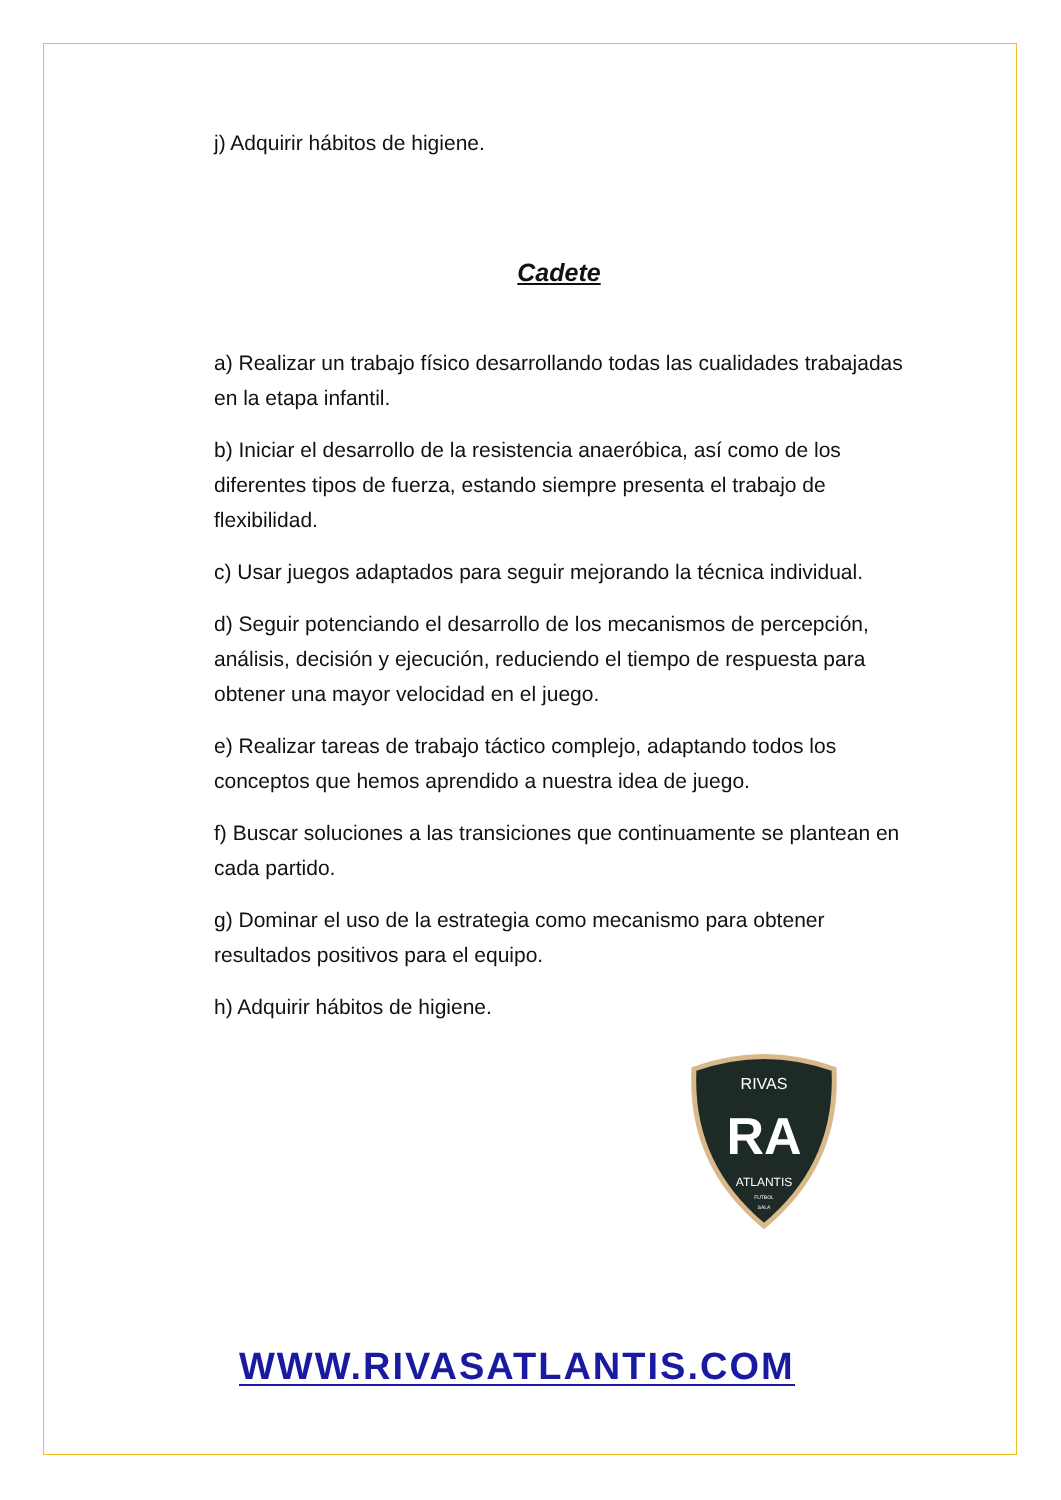j) Adquirir hábitos de higiene.
Cadete
a) Realizar un trabajo físico desarrollando todas las cualidades trabajadas en la etapa infantil.
b) Iniciar el desarrollo de la resistencia anaeróbica, así como de los diferentes tipos de fuerza, estando siempre presenta el trabajo de flexibilidad.
c) Usar juegos adaptados para seguir mejorando la técnica individual.
d) Seguir potenciando el desarrollo de los mecanismos de percepción, análisis, decisión y ejecución, reduciendo el tiempo de respuesta para obtener una mayor velocidad en el juego.
e) Realizar tareas de trabajo táctico complejo, adaptando todos los conceptos que hemos aprendido a nuestra idea de juego.
f) Buscar soluciones a las transiciones que continuamente se plantean en cada partido.
g) Dominar el uso de la estrategia como mecanismo para obtener resultados positivos para el equipo.
h) Adquirir hábitos de higiene.
RIVAS
RA
ATLANTIS
FUTBOL
SALA
WWW.RIVASATLANTIS.COM